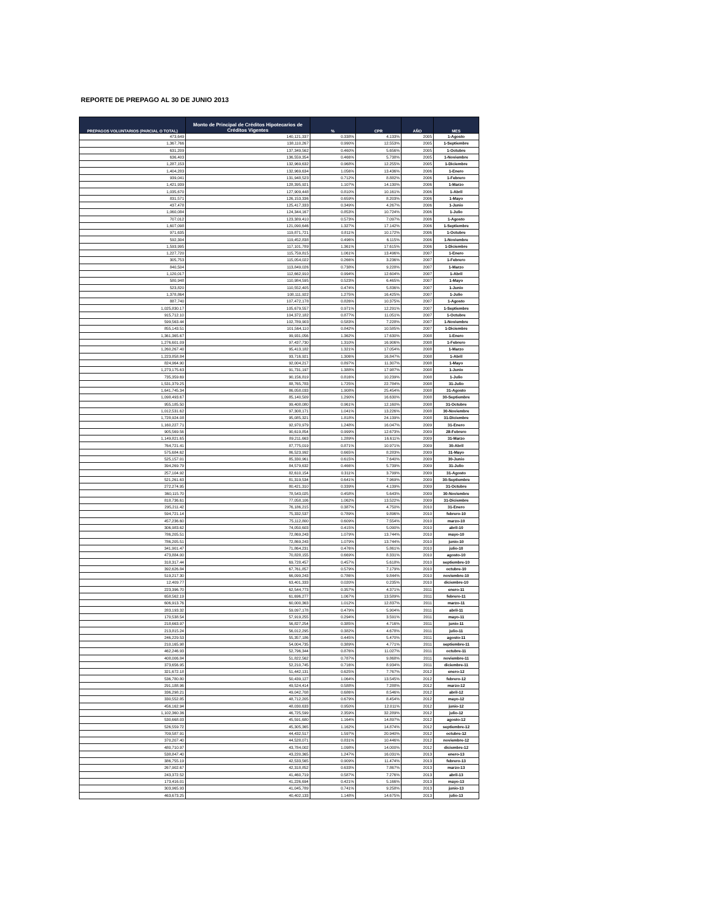REPORTE DE PREPAGO AL 30 DE JUNIO 2013
| PREPAGOS VOLUNTARIOS (PARCIAL O TOTAL) | Monto de Principal de Créditos Hipotecarios de Créditos Vigentes | % | CPR | AÑO | MES |
| --- | --- | --- | --- | --- | --- |
| 473,649 | 140,121,337 | 0.338% | 4.133% | 2005 | 1-Agosto |
| 1,367,766 | 138,110,267 | 0.990% | 12.553% | 2005 | 1-Septiembre |
| 631,209 | 137,349,562 | 0.460% | 5.656% | 2005 | 1-Octubre |
| 636,403 | 136,559,354 | 0.466% | 5.738% | 2005 | 1-Noviembre |
| 1,287,153 | 132,969,632 | 0.968% | 12.255% | 2005 | 1-Diciembre |
| 1,404,283 | 132,969,634 | 1.056% | 13.436% | 2006 | 1-Enero |
| 939,041 | 131,948,523 | 0.712% | 8.882% | 2006 | 1-Febrero |
| 1,421,939 | 128,395,921 | 1.107% | 14.130% | 2006 | 1-Marzo |
| 1,035,670 | 127,909,448 | 0.810% | 10.161% | 2006 | 1-Abril |
| 831,571 | 126,153,336 | 0.659% | 8.203% | 2006 | 1-Mayo |
| 437,478 | 125,417,333 | 0.349% | 4.267% | 2006 | 1-Junio |
| 1,060,084 | 124,344,167 | 0.853% | 10.724% | 2006 | 1-Julio |
| 707,012 | 123,389,410 | 0.573% | 7.097% | 2006 | 1-Agosto |
| 1,607,098 | 121,090,646 | 1.327% | 17.142% | 2006 | 1-Septiembre |
| 971,635 | 119,871,721 | 0.811% | 10.172% | 2006 | 1-Octubre |
| 592,304 | 119,452,838 | 0.496% | 6.115% | 2006 | 1-Noviembre |
| 1,593,995 | 117,101,789 | 1.361% | 17.615% | 2006 | 1-Diciembre |
| 1,227,720 | 115,759,815 | 1.061% | 13.496% | 2007 | 1-Enero |
| 305,753 | 115,054,022 | 0.266% | 3.236% | 2007 | 1-Febrero |
| 840,504 | 113,849,026 | 0.738% | 9.228% | 2007 | 1-Marzo |
| 1,120,017 | 112,662,910 | 0.994% | 12.604% | 2007 | 1-Abril |
| 580,948 | 110,984,595 | 0.523% | 6.465% | 2007 | 1-Mayo |
| 523,820 | 110,552,405 | 0.474% | 5.836% | 2007 | 1-Junio |
| 1,378,864 | 108,111,922 | 1.275% | 16.425% | 2007 | 1-Julio |
| 887,740 | 107,472,178 | 0.826% | 10.375% | 2007 | 1-Agosto |
| 1,025,830.17 | 105,679,557 | 0.971% | 12.291% | 2007 | 1-Septiembre |
| 915,712.10 | 104,372,182 | 0.877% | 11.051% | 2007 | 1-Octubre |
| 599,563.44 | 102,789,903 | 0.583% | 7.228% | 2007 | 1-Noviembre |
| 855,143.51 | 101,564,110 | 0.842% | 10.585% | 2007 | 1-Diciembre |
| 1,361,365.67 | 99,931,056 | 1.362% | 17.630% | 2008 | 1-Enero |
| 1,276,601.09 | 97,437,730 | 1.310% | 16.906% | 2008 | 1-Febrero |
| 1,260,267.40 | 95,413,182 | 1.321% | 17.054% | 2008 | 1-Marzo |
| 1,223,858.84 | 93,716,921 | 1.306% | 16.847% | 2008 | 1-Abril |
| 824,964.90 | 92,004,217 | 0.897% | 11.307% | 2008 | 1-Mayo |
| 1,273,175.63 | 91,731,197 | 1.388% | 17.987% | 2008 | 1-Junio |
| 735,359.69 | 90,156,819 | 0.816% | 10.239% | 2008 | 1-Julio |
| 1,531,379.25 | 88,765,783 | 1.725% | 22.784% | 2008 | 31-Julio |
| 1,641,745.34 | 86,058,033 | 1.908% | 25.454% | 2008 | 31-Agosto |
| 1,098,493.67 | 85,140,509 | 1.290% | 16.630% | 2008 | 30-Septiembre |
| 955,185.50 | 99,408,080 | 0.961% | 12.160% | 2008 | 31-Octubre |
| 1,012,531.62 | 97,308,171 | 1.041% | 13.226% | 2008 | 30-Noviembre |
| 1,728,924.08 | 95,085,321 | 1.818% | 24.139% | 2008 | 31-Diciembre |
| 1,160,227.71 | 92,970,979 | 1.248% | 16.047% | 2009 | 31-Enero |
| 905,569.56 | 90,619,854 | 0.999% | 12.673% | 2009 | 28-Febrero |
| 1,149,821.65 | 89,211,663 | 1.289% | 16.611% | 2009 | 31-Marzo |
| 764,721.41 | 87,775,019 | 0.871% | 10.971% | 2009 | 30-Abril |
| 575,684.62 | 86,523,992 | 0.665% | 8.283% | 2009 | 31-Mayo |
| 525,157.01 | 85,330,961 | 0.615% | 7.640% | 2009 | 30-Junio |
| 394,269.79 | 84,579,632 | 0.466% | 5.739% | 2009 | 31-Julio |
| 257,104.92 | 82,610,154 | 0.311% | 3.799% | 2009 | 31-Agosto |
| 521,261.63 | 81,319,534 | 0.641% | 7.969% | 2009 | 30-Septiembre |
| 272,274.95 | 80,421,310 | 0.339% | 4.139% | 2009 | 31-Octubre |
| 360,115.70 | 78,543,025 | 0.458% | 5.643% | 2009 | 30-Noviembre |
| 818,736.61 | 77,058,106 | 1.062% | 13.522% | 2009 | 31-Diciembre |
| 295,211.42 | 76,186,215 | 0.387% | 4.750% | 2010 | 31-Enero |
| 594,721.14 | 75,332,537 | 0.789% | 9.896% | 2010 | febrero-10 |
| 457,236.60 | 75,112,800 | 0.609% | 7.554% | 2010 | marzo-10 |
| 306,983.62 | 74,050,603 | 0.415% | 5.090% | 2010 | abril-10 |
| 786,205.51 | 72,869,243 | 1.079% | 13.744% | 2010 | mayo-10 |
| 786,205.51 | 72,869,243 | 1.079% | 13.744% | 2010 | junio-10 |
| 341,901.47 | 71,864,231 | 0.476% | 5.861% | 2010 | julio-10 |
| 473,884.00 | 70,828,155 | 0.669% | 8.331% | 2010 | agosto-10 |
| 318,317.44 | 69,728,457 | 0.457% | 5.618% | 2010 | septiembre-10 |
| 392,626.84 | 67,761,857 | 0.579% | 7.179% | 2010 | octubre-10 |
| 519,217.30 | 66,099,243 | 0.786% | 9.844% | 2010 | noviembre-10 |
| 12,409.77 | 63,401,333 | 0.020% | 0.235% | 2010 | diciembre-10 |
| 223,396.70 | 62,544,773 | 0.357% | 4.371% | 2011 | enero-11 |
| 658,562.19 | 61,696,277 | 1.067% | 13.589% | 2011 | febrero-11 |
| 606,913.76 | 60,000,363 | 1.012% | 12.837% | 2011 | marzo-11 |
| 283,193.32 | 59,097,178 | 0.479% | 5.904% | 2011 | abril-11 |
| 170,538.54 | 57,919,255 | 0.294% | 3.591% | 2011 | mayo-11 |
| 218,663.97 | 56,827,254 | 0.385% | 4.716% | 2011 | junio-11 |
| 213,815.24 | 56,012,295 | 0.382% | 4.678% | 2011 | julio-11 |
| 246,229.53 | 55,357,186 | 0.445% | 5.470% | 2011 | agosto-11 |
| 210,165.98 | 54,004,735 | 0.389% | 4.771% | 2011 | septiembre-11 |
| 462,246.93 | 52,796,344 | 0.876% | 11.027% | 2011 | octubre-11 |
| 408,006.84 | 51,822,562 | 0.787% | 9.868% | 2011 | noviembre-11 |
| 373,656.95 | 52,210,745 | 0.716% | 8.934% | 2011 | diciembre-11 |
| 321,672.18 | 51,442,131 | 0.625% | 7.767% | 2012 | enero-12 |
| 536,780.80 | 50,439,127 | 1.064% | 13.545% | 2012 | febrero-12 |
| 291,188.96 | 49,524,414 | 0.588% | 7.288% | 2012 | marzo-12 |
| 336,298.21 | 49,042,708 | 0.686% | 8.546% | 2012 | abril-12 |
| 330,552.85 | 48,712,205 | 0.679% | 8.454% | 2012 | mayo-12 |
| 456,162.94 | 48,030,633 | 0.950% | 12.011% | 2012 | junio-12 |
| 1,102,360.36 | 46,725,599 | 2.359% | 32.289% | 2012 | julio-12 |
| 530,668.03 | 45,591,680 | 1.164% | 14.897% | 2012 | agosto-12 |
| 526,559.72 | 45,305,365 | 1.162% | 14.874% | 2012 | septiembre-12 |
| 709,587.91 | 44,432,517 | 1.597% | 20.940% | 2012 | octubre-12 |
| 370,207.40 | 44,528,071 | 0.831% | 10.446% | 2012 | noviembre-12 |
| 480,710.97 | 43,784,002 | 1.098% | 14.000% | 2012 | diciembre-12 |
| 538,847.40 | 43,220,365 | 1.247% | 16.031% | 2013 | enero-13 |
| 386,755.19 | 42,533,565 | 0.909% | 11.474% | 2013 | febrero-13 |
| 267,902.67 | 42,318,852 | 0.633% | 7.867% | 2013 | marzo-13 |
| 243,372.52 | 41,460,719 | 0.587% | 7.276% | 2013 | abril-13 |
| 173,416.01 | 41,226,694 | 0.421% | 5.166% | 2013 | mayo-13 |
| 303,965.93 | 41,045,789 | 0.741% | 9.258% | 2013 | junio-13 |
| 463,673.25 | 40,402,133 | 1.148% | 14.675% | 2013 | julio-13 |